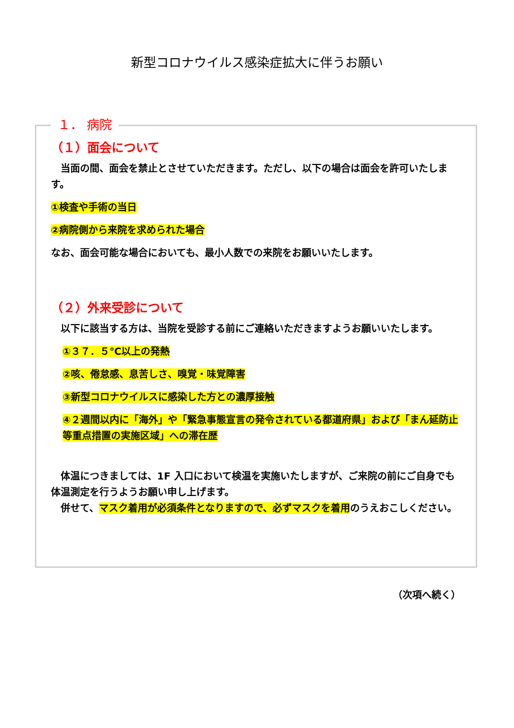新型コロナウイルス感染症拡大に伴うお願い
１． 病院
（１）面会について
　当面の間、面会を禁止とさせていただきます。ただし、以下の場合は面会を許可いたします。
①検査や手術の当日
②病院側から来院を求められた場合
なお、面会可能な場合においても、最小人数での来院をお願いいたします。
（２）外来受診について
　以下に該当する方は、当院を受診する前にご連絡いただきますようお願いいたします。
①３７．５℃以上の発熱
②咳、倦怠感、息苦しさ、嗅覚・味覚障害
③新型コロナウイルスに感染した方との濃厚接触
④２週間以内に「海外」や「緊急事態宣言の発令されている都道府県」および「まん延防止等重点措置の実施区域」への滞在歴
　体温につきましては、1F 入口において検温を実施いたしますが、ご来院の前にご自身でも体温測定を行うようお願い申し上げます。
　併せて、マスク着用が必須条件となりますので、必ずマスクを着用のうえおこしください。
（次項へ続く）